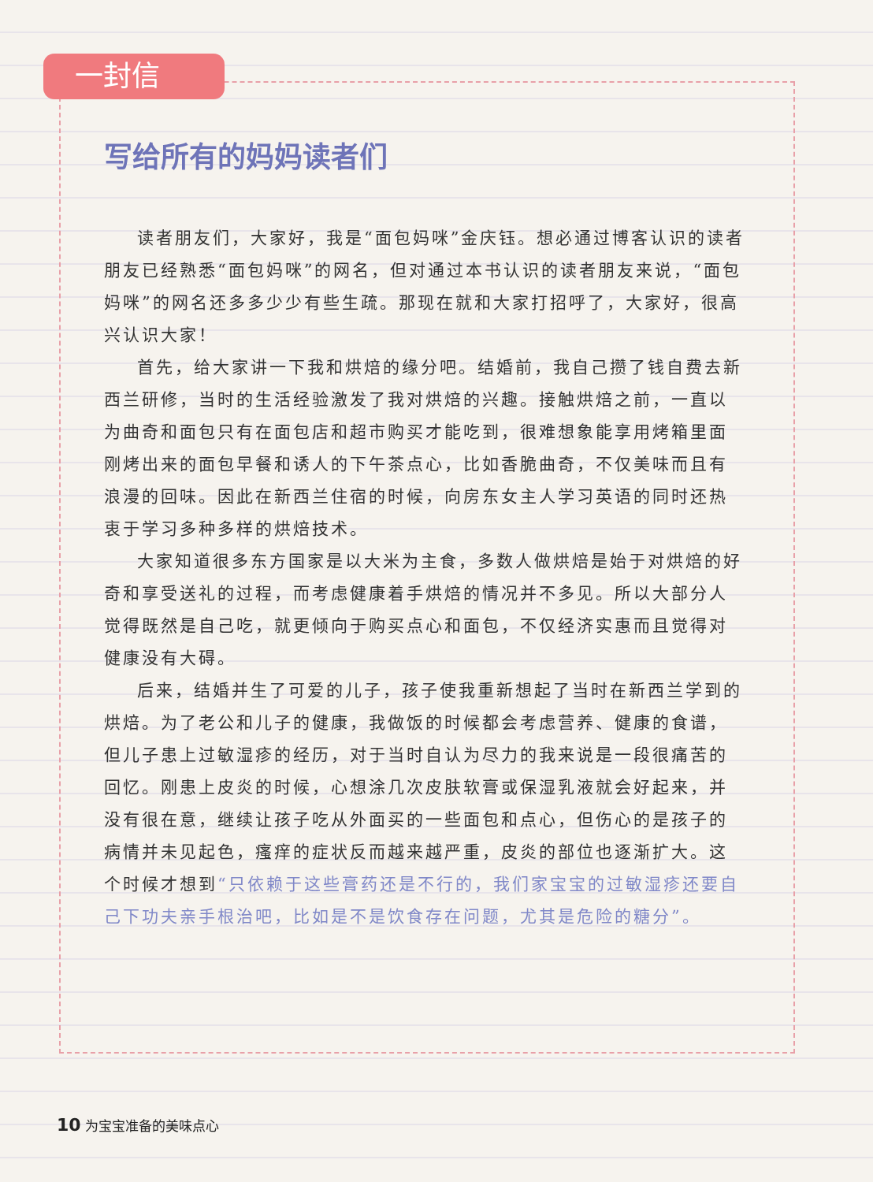一封信
写给所有的妈妈读者们
读者朋友们，大家好，我是“面包妈咪”金庆钰。想必通过博客认识的读者朋友已经熟悉“面包妈咪”的网名，但对通过本书认识的读者朋友来说，“面包妈咪”的网名还多多少少有些生疏。那现在就和大家打招呼了，大家好，很高兴认识大家！
首先，给大家讲一下我和烘焙的缘分吧。结婚前，我自己攒了钱自费去新西兰研修，当时的生活经验激发了我对烘焙的兴趣。接触烘焙之前，一直以为曲奇和面包只有在面包店和超市购买才能吃到，很难想象能享用烤箱里面刚烤出来的面包早餐和诱人的下午茶点心，比如香脆曲奇，不仅美味而且有浪漫的回味。因此在新西兰住宿的时候，向房东女主人学习英语的同时还热衷于学习多种多样的烘焙技术。
大家知道很多东方国家是以大米为主食，多数人做烘焙是始于对烘焙的好奇和享受送礼的过程，而考虑健康着手烘焙的情况并不多见。所以大部分人觉得既然是自己吃，就更倾向于购买点心和面包，不仅经济实惠而且觉得对健康没有大碍。
后来，结婚并生了可爱的儿子，孩子使我重新想起了当时在新西兰学到的烘焙。为了老公和儿子的健康，我做饭的时候都会考虑营养、健康的食谱，但儿子患上过敏湿疹的经历，对于当时自认为尽力的我来说是一段很痛苦的回忆。刚患上皮炎的时候，心想涂几次皮肤软膏或保湿乳液就会好起来，并没有很在意，继续让孩子吃从外面买的一些面包和点心，但伤心的是孩子的病情并未见起色，瘙痒的症状反而越来越严重，皮炎的部位也逐渐扩大。这个时候才想到“只依赖于这些膏药还是不行的，我们家宝宝的过敏湿疹还要自己下功夫亲手根治吧，比如是不是饮食存在问题，尤其是危险的糖分”。
10 为宝宝准备的美味点心